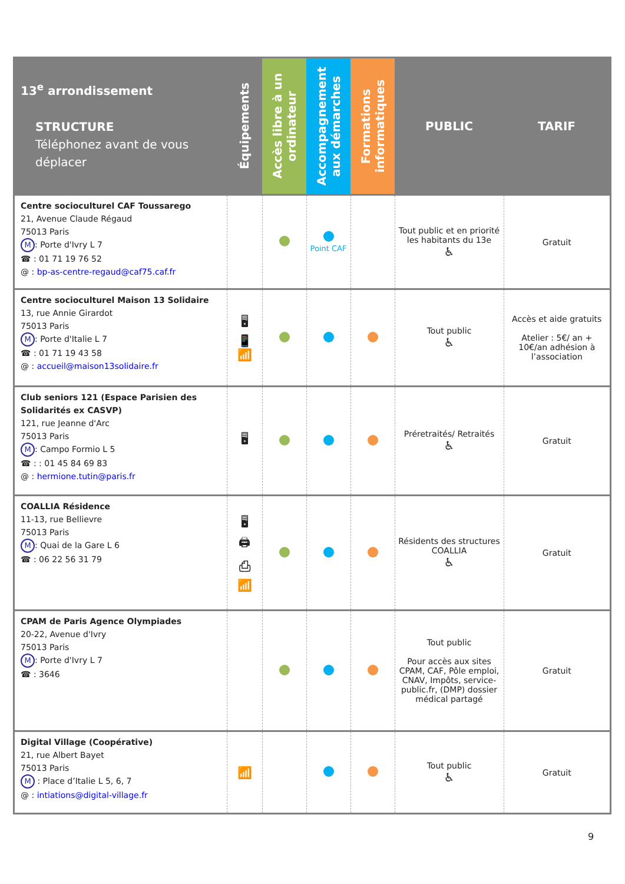| 13<sup>e</sup> arrondissement STRUCTURE Téléphonez avant de vous déplacer | Équipements | Accès libre à un ordinateur | Accompagnement aux démarches | Formations informatiques | PUBLIC | TARIF |
| --- | --- | --- | --- | --- | --- | --- |
| Centre socioculturel CAF Toussarego 21, Avenue Claude Régaud 75013 Paris M : Porte d'Ivry L 7 ☎ : 01 71 19 76 52 @ : bp-as-centre-regaud@caf75.caf.fr | | | Point CAF | | Tout public et en priorité les habitants du 13e ♿ | Gratuit |
| Centre socioculturel Maison 13 Solidaire 13, rue Annie Girardot 75013 Paris M : Porte d'Italie L 7 ☎ : 01 71 19 43 58 @ : accueil@maison13solidaire.fr | 🖥 📱 📶 | | | | Tout public ♿ | Accès et aide gratuits Atelier : 5€/ an + 10€/an adhésion à l’association |
| Club seniors 121 (Espace Parisien des Solidarités ex CASVP) 121, rue Jeanne d'Arc 75013 Paris M : Campo Formio L 5 ☎ : : 01 45 84 69 83 @ : hermione.tutin@paris.fr | 🖥 | | | | Préretraités/ Retraités ♿ | Gratuit |
| COALLIA Résidence 11-13, rue Bellievre 75013 Paris M : Quai de la Gare L 6 ☎ : 06 22 56 31 79 | 🖥 🖨 ⎙ 📶 | | | | Résidents des structures COALLIA ♿ | Gratuit |
| CPAM de Paris Agence Olympiades 20-22, Avenue d'Ivry 75013 Paris M : Porte d'Ivry L 7 ☎ : 3646 | | | | | Tout public Pour accès aux sites CPAM, CAF, Pôle emploi, CNAV, Impôts, service-public.fr, (DMP) dossier médical partagé | Gratuit |
| Digital Village (Coopérative) 21, rue Albert Bayet 75013 Paris M : Place d’Italie L 5, 6, 7 @ : intiations@digital-village.fr | 📶 | | | | Tout public ♿ | Gratuit |
9